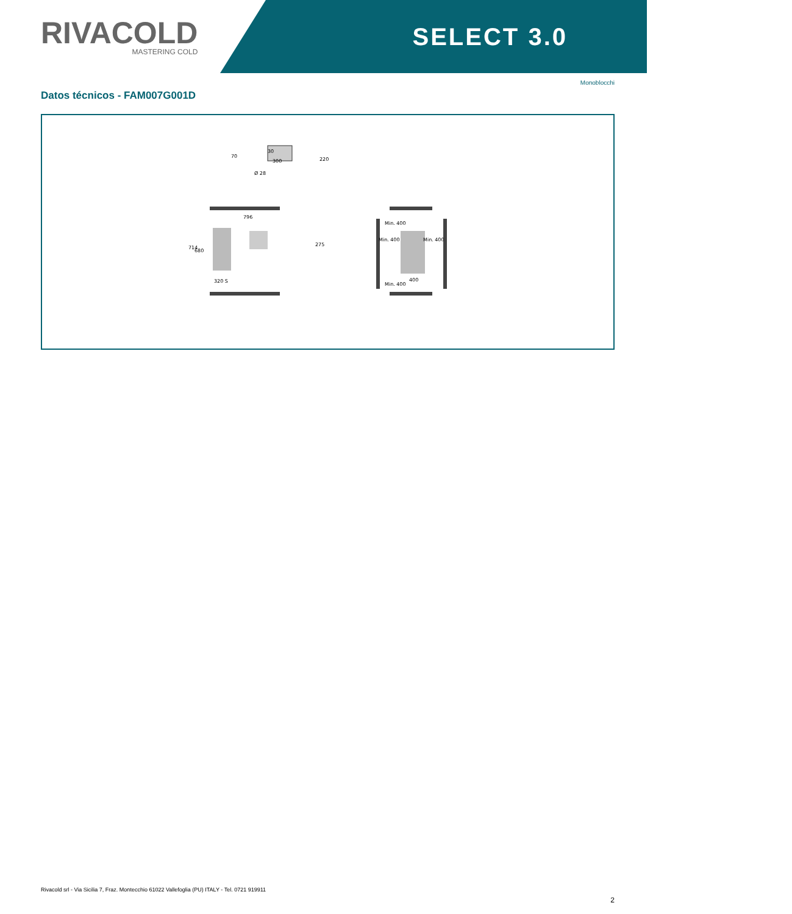RIVACOLD
MASTERING COLD
SELECT 3.0
Monoblocchi
Datos técnicos - FAM007G001D
30
300
Ø 28
70
220
796
714
680
275
320 S
Min. 400
Min. 400
Min. 400
Min. 400
400
Rivacold srl - Via Sicilia 7, Fraz. Montecchio 61022 Vallefoglia (PU) ITALY - Tel. 0721 919911
2